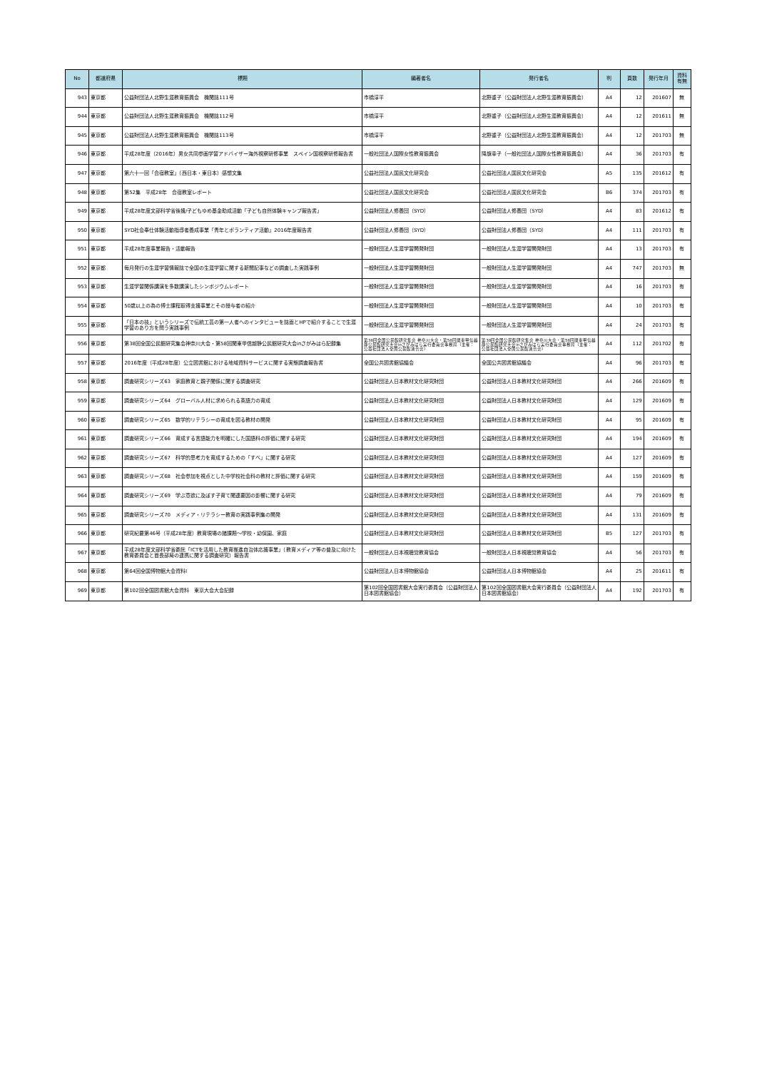| No | 都道府県 | 標題 | 編著者名 | 発行者名 | 判 | 頁数 | 発行年月 | 資料 有無 |
| --- | --- | --- | --- | --- | --- | --- | --- | --- |
| 943 | 東京都 | 公益財団法人北野生涯教育振興会 機関誌111号 | 市橋淳平 | 北野重子（公益財団法人北野生涯教育振興会） | A4 | 12 | 201607 | 無 |
| 944 | 東京都 | 公益財団法人北野生涯教育振興会 機関誌112号 | 市橋淳平 | 北野重子（公益財団法人北野生涯教育振興会） | A4 | 12 | 201611 | 無 |
| 945 | 東京都 | 公益財団法人北野生涯教育振興会 機関誌113号 | 市橋淳平 | 北野重子（公益財団法人北野生涯教育振興会） | A4 | 12 | 201703 | 無 |
| 946 | 東京都 | 平成28年度（2016年）男女共同参画学習アドバイザー海外視察研修事業 スペイン国視察研修報告書 | 一般社団法人国際女性教育振興会 | 降旗幸子（一般社団法人国際女性教育振興会） | A4 | 36 | 201703 | 有 |
| 947 | 東京都 | 第六十一回「合宿教室」（西日本・東日本）感想文集 | 公益社団法人国民文化研究会 | 公益社団法人国民文化研究会 | A5 | 135 | 201612 | 有 |
| 948 | 東京都 | 第52集 平成28年 合宿教室レポート | 公益社団法人国民文化研究会 | 公益社団法人国民文化研究会 | B6 | 374 | 201703 | 有 |
| 949 | 東京都 | 平成28年度文部科学省後援/子どもゆめ基金助成活動「子ども自然体験キャンプ報告書」 | 公益財団法人修養団（SYD） | 公益財団法人修養団（SYD） | A4 | 83 | 201612 | 有 |
| 950 | 東京都 | SYD社会奉仕体験活動指導者養成事業「青年とボランティア活動」2016年度報告書 | 公益財団法人修養団（SYD） | 公益財団法人修養団（SYD） | A4 | 111 | 201703 | 有 |
| 951 | 東京都 | 平成28年度事業報告・活動報告 | 一般財団法人生涯学習開発財団 | 一般財団法人生涯学習開発財団 | A4 | 13 | 201703 | 有 |
| 952 | 東京都 | 毎月発行の生涯学習情報誌で全国の生涯学習に関する新聞記事などの調査した実践事例 | 一般財団法人生涯学習開発財団 | 一般財団法人生涯学習開発財団 | A4 | 747 | 201703 | 無 |
| 953 | 東京都 | 生涯学習関係講演を多数講演したシンポジウムレポート | 一般財団法人生涯学習開発財団 | 一般財団法人生涯学習開発財団 | A4 | 16 | 201703 | 有 |
| 954 | 東京都 | 50歳以上の為の博士課程取得支援事業とその授与者の紹介 | 一般財団法人生涯学習開発財団 | 一般財団法人生涯学習開発財団 | A4 | 10 | 201703 | 有 |
| 955 | 東京都 | 「日本の技」というシリーズで伝統工芸の第一人者へのインタビューを誌面とHPで紹介することで生涯学習のあり方を問う実践事例 | 一般財団法人生涯学習開発財団 | 一般財団法人生涯学習開発財団 | A4 | 24 | 201703 | 有 |
| 956 | 東京都 | 第38回全国公民館研究集会神奈川大会・第58回関東甲信越静公民館研究大会inさがみはら記録集 | 第38回全国公民館研究集会 神奈川大会・第58回関東甲信越静公民館研究大会inさがみはら実行委員会事務局（主催：公益社団法人全国公民館連合会） | 第38回全国公民館研究集会 神奈川大会・第58回関東甲信越静公民館研究大会inさがみはら実行委員会事務局（主催：公益社団法人全国公民館連合会） | A4 | 112 | 201702 | 有 |
| 957 | 東京都 | 2016年度（平成28年度）公立図書館における地域資料サービスに関する実態調査報告書 | 全国公共図書館協議会 | 全国公共図書館協議会 | A4 | 96 | 201703 | 有 |
| 958 | 東京都 | 調査研究シリーズ63 家庭教育と親子関係に関する調査研究 | 公益財団法人日本教材文化研究財団 | 公益財団法人日本教材文化研究財団 | A4 | 266 | 201609 | 有 |
| 959 | 東京都 | 調査研究シリーズ64 グローバル人材に求められる英語力の育成 | 公益財団法人日本教材文化研究財団 | 公益財団法人日本教材文化研究財団 | A4 | 129 | 201609 | 有 |
| 960 | 東京都 | 調査研究シリーズ65 数学的リテラシーの育成を図る教材の開発 | 公益財団法人日本教材文化研究財団 | 公益財団法人日本教材文化研究財団 | A4 | 95 | 201609 | 有 |
| 961 | 東京都 | 調査研究シリーズ66 育成する言語能力を明確にした国語科の評価に関する研究 | 公益財団法人日本教材文化研究財団 | 公益財団法人日本教材文化研究財団 | A4 | 194 | 201609 | 有 |
| 962 | 東京都 | 調査研究シリーズ67 科学的思考力を育成するための「すべ」に関する研究 | 公益財団法人日本教材文化研究財団 | 公益財団法人日本教材文化研究財団 | A4 | 127 | 201609 | 有 |
| 963 | 東京都 | 調査研究シリーズ68 社会参加を視点とした中学校社会科の教材と評価に関する研究 | 公益財団法人日本教材文化研究財団 | 公益財団法人日本教材文化研究財団 | A4 | 159 | 201609 | 有 |
| 964 | 東京都 | 調査研究シリーズ69 学ぶ意欲に及ぼす子育て関連要因の影響に関する研究 | 公益財団法人日本教材文化研究財団 | 公益財団法人日本教材文化研究財団 | A4 | 79 | 201609 | 有 |
| 965 | 東京都 | 調査研究シリーズ70 メディア・リテラシー教育の実践事例集の開発 | 公益財団法人日本教材文化研究財団 | 公益財団法人日本教材文化研究財団 | A4 | 131 | 201609 | 有 |
| 966 | 東京都 | 研究紀要第46号（平成28年度）教育現場の諸課題～学校・幼保園、家庭 | 公益財団法人日本教材文化研究財団 | 公益財団法人日本教材文化研究財団 | B5 | 127 | 201703 | 有 |
| 967 | 東京都 | 平成28年度文部科学省委託「ICTを活用した教育推進自治体応援事業」（教育メディア等の普及に向けた教育委員会と首長部局の連携に関する調査研究）報告書 | 一般財団法人日本視聴覚教育協会 | 一般財団法人日本視聴覚教育協会 | A4 | 56 | 201703 | 有 |
| 968 | 東京都 | 第64回全国博物館大会資料Ⅰ | 公益財団法人日本博物館協会 | 公益財団法人日本博物館協会 | A4 | 25 | 201611 | 有 |
| 969 | 東京都 | 第102回全国図書館大会資料 東京大会大会記録 | 第102回全国図書館大会実行委員会（公益財団法人日本図書館協会） | 第102回全国図書館大会実行委員会（公益財団法人日本図書館協会） | A4 | 192 | 201703 | 有 |